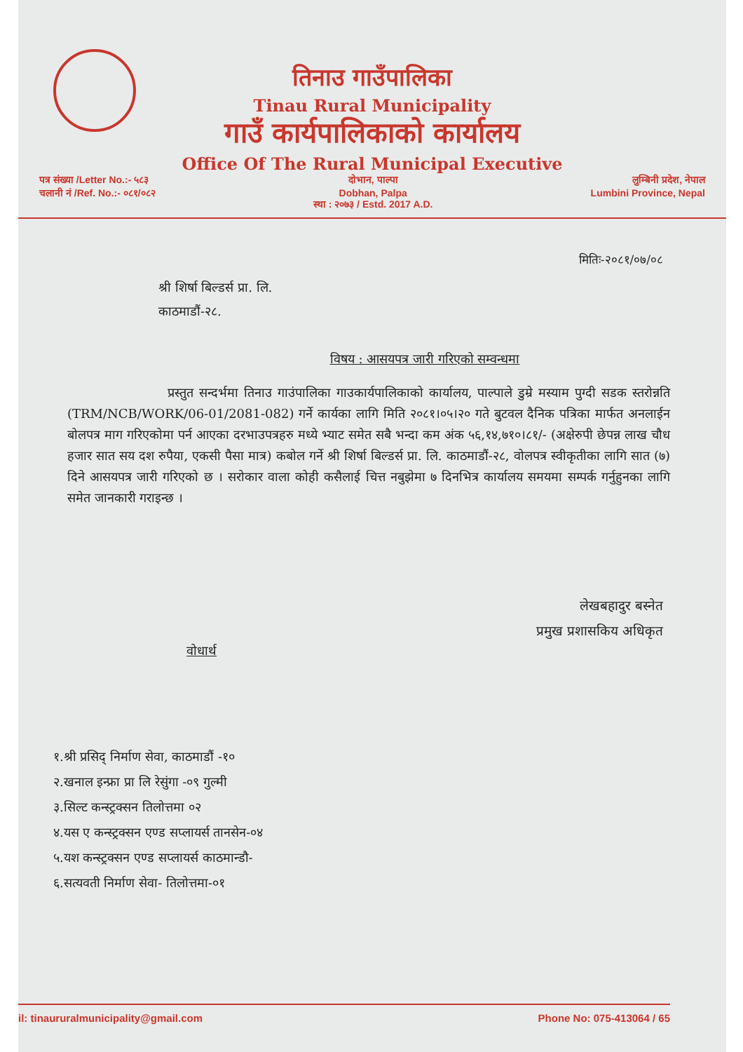तिनाउ गाउँपालिका
Tinau Rural Municipality
गाउँ कार्यपालिकाको कार्यालय
Office Of The Rural Municipal Executive
पत्र संख्या /Letter No.:- ५८३
चलानी नं /Ref. No.:- ०८१/०८२
दोभान, पाल्पा
Dobhan, Palpa
स्था : २०७३ / Estd. 2017 A.D.
लुम्बिनी प्रदेश, नेपाल
Lumbini Province, Nepal
मितिः-२०८१/०७/०८
श्री शिर्षा बिल्डर्स प्रा. लि.
काठमाडौं-२८.
विषय : आसयपत्र जारी गरिएको सम्वन्धमा
प्रस्तुत सन्दर्भमा तिनाउ गाउंपालिका गाउकार्यपालिकाको कार्यालय, पाल्पाले डुम्रे मस्याम पुग्दी सडक स्तरोन्नति (TRM/NCB/WORK/06-01/2081-082) गर्ने कार्यका लागि मिति २०८१।०५।२० गते बुटवल दैनिक पत्रिका मार्फत अनलाईन बोलपत्र माग गरिएकोमा पर्न आएका दरभाउपत्रहरु मध्ये भ्याट समेत सबै भन्दा कम अंक ५६,१४,७१०।८१/- (अक्षेरुपी छेपन्न लाख चौध हजार सात सय दश रुपैया, एकसी पैसा मात्र) कबोल गर्ने श्री शिर्षा बिल्डर्स प्रा. लि. काठमाडौं-२८, वोलपत्र स्वीकृतीका लागि सात (७) दिने आसयपत्र जारी गरिएको छ । सरोकार वाला कोही कसैलाई चित्त नबुझेमा ७ दिनभित्र कार्यालय समयमा सम्पर्क गर्नुहुनका लागि समेत जानकारी गराइन्छ ।
लेखबहादुर बस्नेत
प्रमुख प्रशासकिय अधिकृत
वोधार्थ
१.श्री प्रसिद् निर्माण सेवा, काठमाडौं -१०
२.खनाल इन्फ्रा प्रा लि रेसुंगा -०९ गुल्मी
३.सिल्ट कन्स्ट्रक्सन तिलोत्तमा ०२
४.यस ए कन्स्ट्रक्सन एण्ड सप्लायर्स तानसेन-०४
५.यश कन्स्ट्रक्सन एण्ड सप्लायर्स काठमान्डौ-
६.सत्यवती निर्माण सेवा- तिलोत्तमा-०१
il: tinaururalmunicipality@gmail.com Phone No: 075-413064 / 65